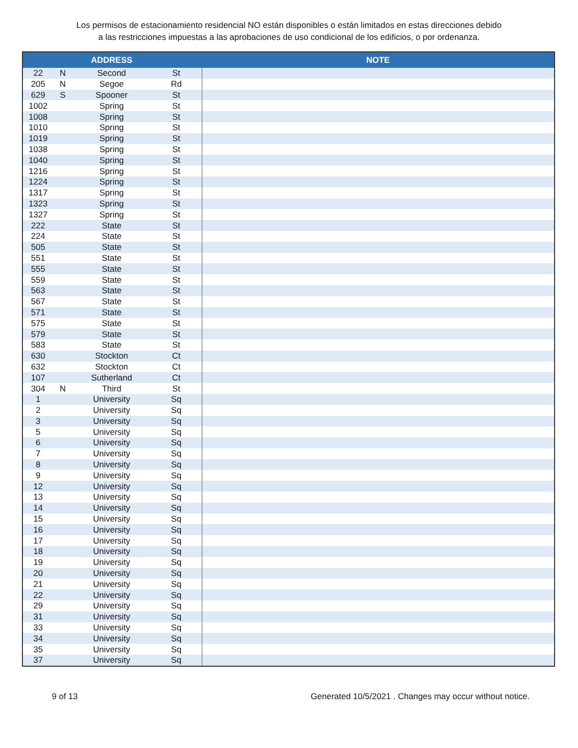Los permisos de estacionamiento residencial NO están disponibles o están limitados en estas direcciones debido
a las restricciones impuestas a las aprobaciones de uso condicional de los edificios, o por ordenanza.
| | | ADDRESS | | NOTE |
| --- | --- | --- | --- | --- |
| 22 | N | Second | St | |
| 205 | N | Segoe | Rd | |
| 629 | S | Spooner | St | |
| 1002 | | Spring | St | |
| 1008 | | Spring | St | |
| 1010 | | Spring | St | |
| 1019 | | Spring | St | |
| 1038 | | Spring | St | |
| 1040 | | Spring | St | |
| 1216 | | Spring | St | |
| 1224 | | Spring | St | |
| 1317 | | Spring | St | |
| 1323 | | Spring | St | |
| 1327 | | Spring | St | |
| 222 | | State | St | |
| 224 | | State | St | |
| 505 | | State | St | |
| 551 | | State | St | |
| 555 | | State | St | |
| 559 | | State | St | |
| 563 | | State | St | |
| 567 | | State | St | |
| 571 | | State | St | |
| 575 | | State | St | |
| 579 | | State | St | |
| 583 | | State | St | |
| 630 | | Stockton | Ct | |
| 632 | | Stockton | Ct | |
| 107 | | Sutherland | Ct | |
| 304 | N | Third | St | |
| 1 | | University | Sq | |
| 2 | | University | Sq | |
| 3 | | University | Sq | |
| 5 | | University | Sq | |
| 6 | | University | Sq | |
| 7 | | University | Sq | |
| 8 | | University | Sq | |
| 9 | | University | Sq | |
| 12 | | University | Sq | |
| 13 | | University | Sq | |
| 14 | | University | Sq | |
| 15 | | University | Sq | |
| 16 | | University | Sq | |
| 17 | | University | Sq | |
| 18 | | University | Sq | |
| 19 | | University | Sq | |
| 20 | | University | Sq | |
| 21 | | University | Sq | |
| 22 | | University | Sq | |
| 29 | | University | Sq | |
| 31 | | University | Sq | |
| 33 | | University | Sq | |
| 34 | | University | Sq | |
| 35 | | University | Sq | |
| 37 | | University | Sq | |
9 of 13 Generated 10/5/2021 . Changes may occur without notice.